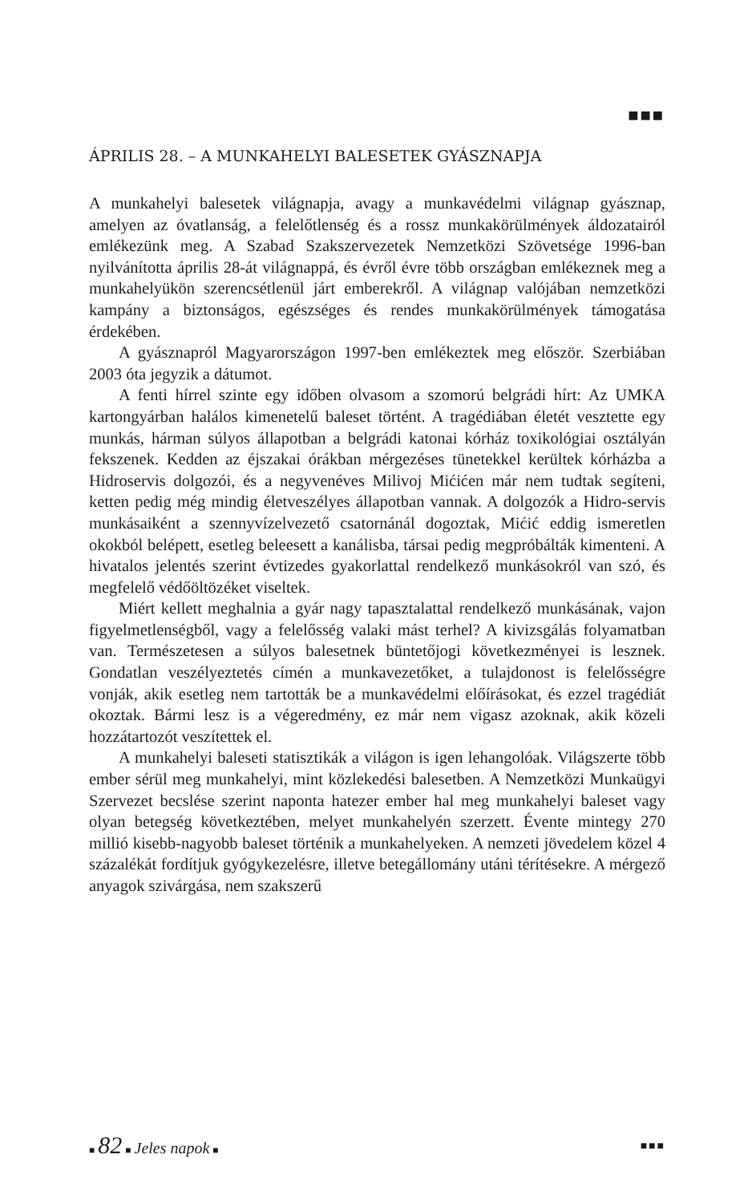■■■
ÁPRILIS 28. – A MUNKAHELYI BALESETEK GYÁSZNAPJA
A munkahelyi balesetek világnapja, avagy a munkavédelmi világnap gyásznap, amelyen az óvatlanság, a felelőtlenség és a rossz munkakörülmények áldozatairól emlékezünk meg. A Szabad Szakszervezetek Nemzetközi Szövetsége 1996-ban nyilvánította április 28-át világnappá, és évről évre több országban emlékeznek meg a munkahelyükön szerencsétlenül járt emberekről. A világnap valójában nemzetközi kampány a biztonságos, egészséges és rendes munkakörülmények támogatása érdekében.
A gyásznapról Magyarországon 1997-ben emlékeztek meg először. Szerbiában 2003 óta jegyzik a dátumot.
A fenti hírrel szinte egy időben olvasom a szomorú belgrádi hírt: Az UMKA kartongyárban halálos kimenetelű baleset történt. A tragédiában életét vesztette egy munkás, hárman súlyos állapotban a belgrádi katonai kórház toxikológiai osztályán fekszenek. Kedden az éjszakai órákban mérgezéses tünetekkel kerültek kórházba a Hidroservis dolgozói, és a negyvenéves Milivoj Mićićen már nem tudtak segíteni, ketten pedig még mindig életveszélyes állapotban vannak. A dolgozók a Hidro-servis munkásaiként a szennyvízelvezető csatornánál dogoztak, Mićić eddig ismeretlen okokból belépett, esetleg beleesett a kanálisba, társai pedig megpróbálták kimenteni. A hivatalos jelentés szerint évtizedes gyakorlattal rendelkező munkásokról van szó, és megfelelő védőöltözéket viseltek.
Miért kellett meghalnia a gyár nagy tapasztalattal rendelkező munkásának, vajon figyelmetlenségből, vagy a felelősség valaki mást terhel? A kivizsgálás folyamatban van. Természetesen a súlyos balesetnek büntetőjogi következményei is lesznek. Gondatlan veszélyeztetés címén a munkavezetőket, a tulajdonost is felelősségre vonják, akik esetleg nem tartották be a munkavédelmi előírásokat, és ezzel tragédiát okoztak. Bármi lesz is a végeredmény, ez már nem vigasz azoknak, akik közeli hozzátartozót veszítettek el.
A munkahelyi baleseti statisztikák a világon is igen lehangolóak. Világszerte több ember sérül meg munkahelyi, mint közlekedési balesetben. A Nemzetközi Munkaügyi Szervezet becslése szerint naponta hatezer ember hal meg munkahelyi baleset vagy olyan betegség következtében, melyet munkahelyén szerzett. Évente mintegy 270 millió kisebb-nagyobb baleset történik a munkahelyeken. A nemzeti jövedelem közel 4 százalékát fordítjuk gyógykezelésre, illetve betegállomány utáni térítésekre. A mérgező anyagok szivárgása, nem szakszerű
■ 82 ■ Jeles napok ■
■■■